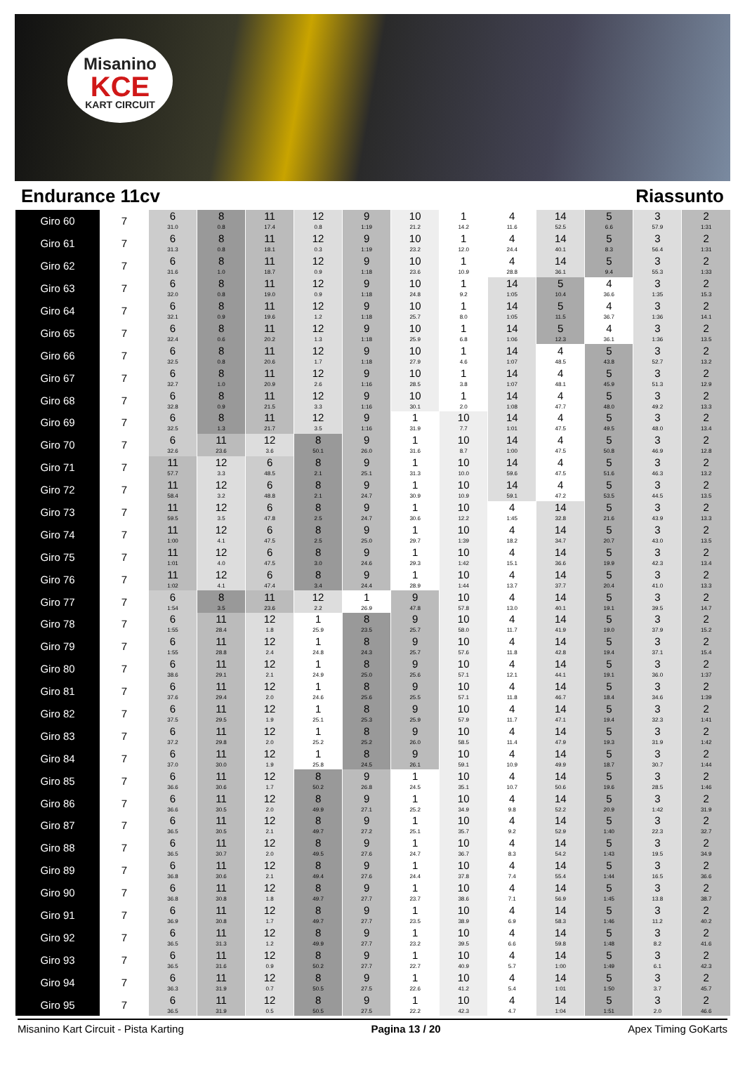Misanino
KCE
KART CIRCUIT
Endurance 11cv Riassunto
| Giro 60 | 7 | 6 31.0 | 8 0.8 | 11 17.4 | 12 0.8 | 9 1:19 | 10 21.2 | 1 14.2 | 4 11.6 | 14 52.5 | 5 6.6 | 3 57.9 | 2 1:31 |
| Giro 61 | 7 | 6 31.3 | 8 0.8 | 11 18.1 | 12 0.3 | 9 1:19 | 10 23.2 | 1 12.0 | 4 24.4 | 14 40.1 | 5 8.3 | 3 56.4 | 2 1:31 |
| Giro 62 | 7 | 6 31.6 | 8 1.0 | 11 18.7 | 12 0.9 | 9 1:18 | 10 23.6 | 1 10.9 | 4 28.8 | 14 36.1 | 5 9.4 | 3 55.3 | 2 1:33 |
| Giro 63 | 7 | 6 32.0 | 8 0.8 | 11 19.0 | 12 0.9 | 9 1:18 | 10 24.8 | 1 9.2 | 14 1:05 | 5 10.4 | 4 36.6 | 3 1:35 | 2 15.3 |
| Giro 64 | 7 | 6 32.1 | 8 0.9 | 11 19.6 | 12 1.2 | 9 1:18 | 10 25.7 | 1 8.0 | 14 1:05 | 5 11.5 | 4 36.7 | 3 1:36 | 2 14.1 |
| Giro 65 | 7 | 6 32.4 | 8 0.6 | 11 20.2 | 12 1.3 | 9 1:18 | 10 25.9 | 1 6.8 | 14 1:06 | 5 12.3 | 4 36.1 | 3 1:36 | 2 13.5 |
| Giro 66 | 7 | 6 32.5 | 8 0.8 | 11 20.6 | 12 1.7 | 9 1:18 | 10 27.9 | 1 4.6 | 14 1:07 | 4 48.5 | 5 43.8 | 3 52.7 | 2 13.2 |
| Giro 67 | 7 | 6 32.7 | 8 1.0 | 11 20.9 | 12 2.6 | 9 1:16 | 10 28.5 | 1 3.8 | 14 1:07 | 4 48.1 | 5 45.9 | 3 51.3 | 2 12.9 |
| Giro 68 | 7 | 6 32.8 | 8 0.9 | 11 21.5 | 12 3.3 | 9 1:16 | 10 30.1 | 1 2.0 | 14 1:08 | 4 47.7 | 5 48.0 | 3 49.2 | 2 13.3 |
| Giro 69 | 7 | 6 32.5 | 8 1.3 | 11 21.7 | 12 3.5 | 9 1:16 | 1 31.9 | 10 7.7 | 14 1:01 | 4 47.5 | 5 49.5 | 3 48.0 | 2 13.4 |
| Giro 70 | 7 | 6 32.6 | 11 23.6 | 12 3.6 | 8 50.1 | 9 26.0 | 1 31.6 | 10 8.7 | 14 1:00 | 4 47.5 | 5 50.8 | 3 46.9 | 2 12.8 |
| Giro 71 | 7 | 11 57.7 | 12 3.3 | 6 48.5 | 8 2.1 | 9 25.1 | 1 31.3 | 10 10.0 | 14 59.6 | 4 47.5 | 5 51.6 | 3 46.3 | 2 13.2 |
| Giro 72 | 7 | 11 58.4 | 12 3.2 | 6 48.8 | 8 2.1 | 9 24.7 | 1 30.9 | 10 10.9 | 14 59.1 | 4 47.2 | 5 53.5 | 3 44.5 | 2 13.5 |
| Giro 73 | 7 | 11 59.5 | 12 3.5 | 6 47.8 | 8 2.5 | 9 24.7 | 1 30.6 | 10 12.2 | 4 1:45 | 14 32.8 | 5 21.6 | 3 43.9 | 2 13.3 |
| Giro 74 | 7 | 11 1:00 | 12 4.1 | 6 47.5 | 8 2.5 | 9 25.0 | 1 29.7 | 10 1:39 | 4 18.2 | 14 34.7 | 5 20.7 | 3 43.0 | 2 13.5 |
| Giro 75 | 7 | 11 1:01 | 12 4.0 | 6 47.5 | 8 3.0 | 9 24.6 | 1 29.3 | 10 1:42 | 4 15.1 | 14 36.6 | 5 19.9 | 3 42.3 | 2 13.4 |
| Giro 76 | 7 | 11 1:02 | 12 4.1 | 6 47.4 | 8 3.4 | 9 24.4 | 1 28.9 | 10 1:44 | 4 13.7 | 14 37.7 | 5 20.4 | 3 41.0 | 2 13.3 |
| Giro 77 | 7 | 6 1:54 | 8 3.5 | 11 23.6 | 12 2.2 | 1 26.9 | 9 47.8 | 10 57.8 | 4 13.0 | 14 40.1 | 5 19.1 | 3 39.5 | 2 14.7 |
| Giro 78 | 7 | 6 1:55 | 11 28.4 | 12 1.8 | 1 25.9 | 8 23.5 | 9 25.7 | 10 58.0 | 4 11.7 | 14 41.9 | 5 19.0 | 3 37.9 | 2 15.2 |
| Giro 79 | 7 | 6 1:55 | 11 28.8 | 12 2.4 | 1 24.8 | 8 24.3 | 9 25.7 | 10 57.6 | 4 11.8 | 14 42.8 | 5 19.4 | 3 37.1 | 2 15.4 |
| Giro 80 | 7 | 6 38.6 | 11 29.1 | 12 2.1 | 1 24.9 | 8 25.0 | 9 25.6 | 10 57.1 | 4 12.1 | 14 44.1 | 5 19.1 | 3 36.0 | 2 1:37 |
| Giro 81 | 7 | 6 37.6 | 11 29.4 | 12 2.0 | 1 24.6 | 8 25.6 | 9 25.5 | 10 57.1 | 4 11.8 | 14 46.7 | 5 18.4 | 3 34.6 | 2 1:39 |
| Giro 82 | 7 | 6 37.5 | 11 29.5 | 12 1.9 | 1 25.1 | 8 25.3 | 9 25.9 | 10 57.9 | 4 11.7 | 14 47.1 | 5 19.4 | 3 32.3 | 2 1:41 |
| Giro 83 | 7 | 6 37.2 | 11 29.8 | 12 2.0 | 1 25.2 | 8 25.2 | 9 26.0 | 10 58.5 | 4 11.4 | 14 47.9 | 5 19.3 | 3 31.9 | 2 1:42 |
| Giro 84 | 7 | 6 37.0 | 11 30.0 | 12 1.9 | 1 25.8 | 8 24.5 | 9 26.1 | 10 59.1 | 4 10.9 | 14 49.9 | 5 18.7 | 3 30.7 | 2 1:44 |
| Giro 85 | 7 | 6 36.6 | 11 30.6 | 12 1.7 | 8 50.2 | 9 26.8 | 1 24.5 | 10 35.1 | 4 10.7 | 14 50.6 | 5 19.6 | 3 28.5 | 2 1:46 |
| Giro 86 | 7 | 6 36.6 | 11 30.5 | 12 2.0 | 8 49.9 | 9 27.1 | 1 25.2 | 10 34.9 | 4 9.8 | 14 52.2 | 5 20.9 | 3 1:42 | 2 31.9 |
| Giro 87 | 7 | 6 36.5 | 11 30.5 | 12 2.1 | 8 49.7 | 9 27.2 | 1 25.1 | 10 35.7 | 4 9.2 | 14 52.9 | 5 1:40 | 3 22.3 | 2 32.7 |
| Giro 88 | 7 | 6 36.5 | 11 30.7 | 12 2.0 | 8 49.5 | 9 27.6 | 1 24.7 | 10 36.7 | 4 8.3 | 14 54.2 | 5 1:43 | 3 19.5 | 2 34.9 |
| Giro 89 | 7 | 6 36.8 | 11 30.6 | 12 2.1 | 8 49.4 | 9 27.6 | 1 24.4 | 10 37.8 | 4 7.4 | 14 55.4 | 5 1:44 | 3 16.5 | 2 36.6 |
| Giro 90 | 7 | 6 36.8 | 11 30.8 | 12 1.8 | 8 49.7 | 9 27.7 | 1 23.7 | 10 38.6 | 4 7.1 | 14 56.9 | 5 1:45 | 3 13.8 | 2 38.7 |
| Giro 91 | 7 | 6 36.9 | 11 30.8 | 12 1.7 | 8 49.7 | 9 27.7 | 1 23.5 | 10 38.9 | 4 6.9 | 14 58.3 | 5 1:46 | 3 11.2 | 2 40.2 |
| Giro 92 | 7 | 6 36.5 | 11 31.3 | 12 1.2 | 8 49.9 | 9 27.7 | 1 23.2 | 10 39.5 | 4 6.6 | 14 59.8 | 5 1:48 | 3 8.2 | 2 41.6 |
| Giro 93 | 7 | 6 36.5 | 11 31.6 | 12 0.9 | 8 50.2 | 9 27.7 | 1 22.7 | 10 40.9 | 4 5.7 | 14 1:00 | 5 1:49 | 3 6.1 | 2 42.3 |
| Giro 94 | 7 | 6 36.3 | 11 31.9 | 12 0.7 | 8 50.5 | 9 27.5 | 1 22.6 | 10 41.2 | 4 5.4 | 14 1:01 | 5 1:50 | 3 3.7 | 2 45.7 |
| Giro 95 | 7 | 6 36.5 | 11 31.9 | 12 0.5 | 8 50.5 | 9 27.5 | 1 22.2 | 10 42.3 | 4 4.7 | 14 1:04 | 5 1:51 | 3 2.0 | 2 46.6 |
Misanino Kart Circuit - Pista Karting Pagina 13 / 20 Apex Timing GoKarts